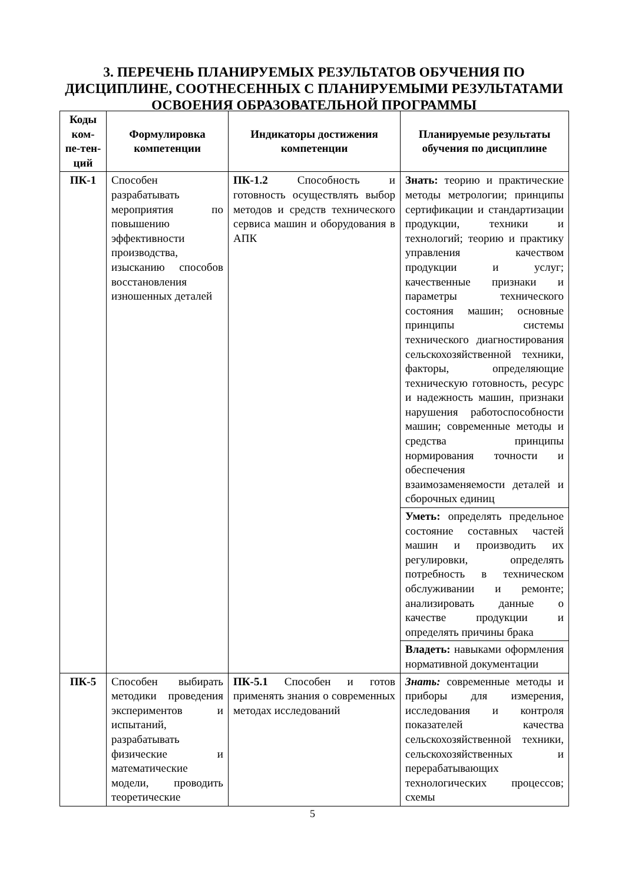3. ПЕРЕЧЕНЬ ПЛАНИРУЕМЫХ РЕЗУЛЬТАТОВ ОБУЧЕНИЯ ПО ДИСЦИПЛИНЕ, СООТНЕСЕННЫХ С ПЛАНИРУЕМЫМИ РЕЗУЛЬТАТАМИ ОСВОЕНИЯ ОБРАЗОВАТЕЛЬНОЙ ПРОГРАММЫ
| Коды ком-пе-тен-ций | Формулировка компетенции | Индикаторы достижения компетенции | Планируемые результаты обучения по дисциплине |
| --- | --- | --- | --- |
| ПК-1 | Способен разрабатывать мероприятия по повышению эффективности производства, изысканию способов восстановления изношенных деталей | ПК-1.2 Способность и готовность осуществлять выбор методов и средств технического сервиса машин и оборудования в АПК | Знать: теорию и практические методы метрологии; принципы сертификации и стандартизации продукции, техники и технологий; теорию и практику управления качеством продукции и услуг; качественные признаки и параметры технического состояния машин; основные принципы системы технического диагностирования сельскохозяйственной техники, факторы, определяющие техническую готовность, ресурс и надежность машин, признаки нарушения работоспособности машин; современные методы и средства принципы нормирования точности и обеспечения взаимозаменяемости деталей и сборочных единиц |
| | | | Уметь: определять предельное состояние составных частей машин и производить их регулировки, определять потребность в техническом обслуживании и ремонте; анализировать данные о качестве продукции и определять причины брака |
| | | | Владеть: навыками оформления нормативной документации |
| ПК-5 | Способен выбирать методики проведения экспериментов и испытаний, разрабатывать физические и математические модели, проводить теоретические | ПК-5.1 Способен и готов применять знания о современных методах исследований | Знать: современные методы и приборы для измерения, исследования и контроля показателей качества сельскохозяйственной техники, сельскохозяйственных и перерабатывающих технологических процессов; схемы |
5